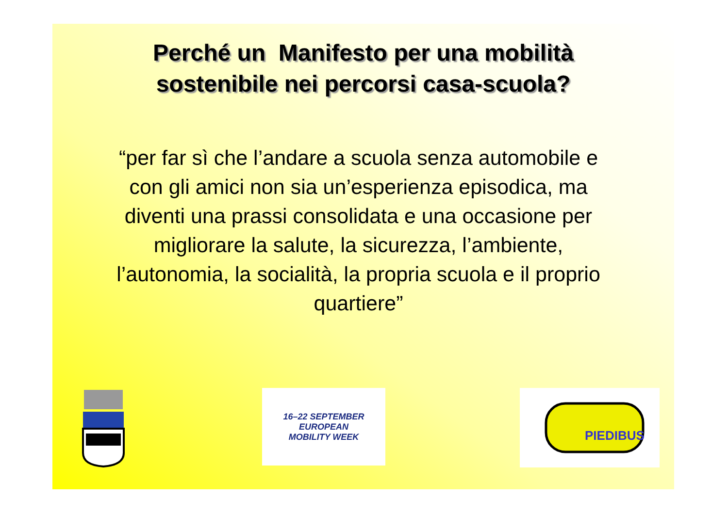Perché un Manifesto per una mobilità
sostenibile nei percorsi casa-scuola?
“per far sì che l’andare a scuola senza automobile e con gli amici non sia un’esperienza episodica, ma diventi una prassi consolidata e una occasione per migliorare la salute, la sicurezza, l’ambiente, l’autonomia, la socialità, la propria scuola e il proprio quartiere”
16–22 SEPTEMBER
EUROPEAN
MOBILITY WEEK
PIEDIBUS